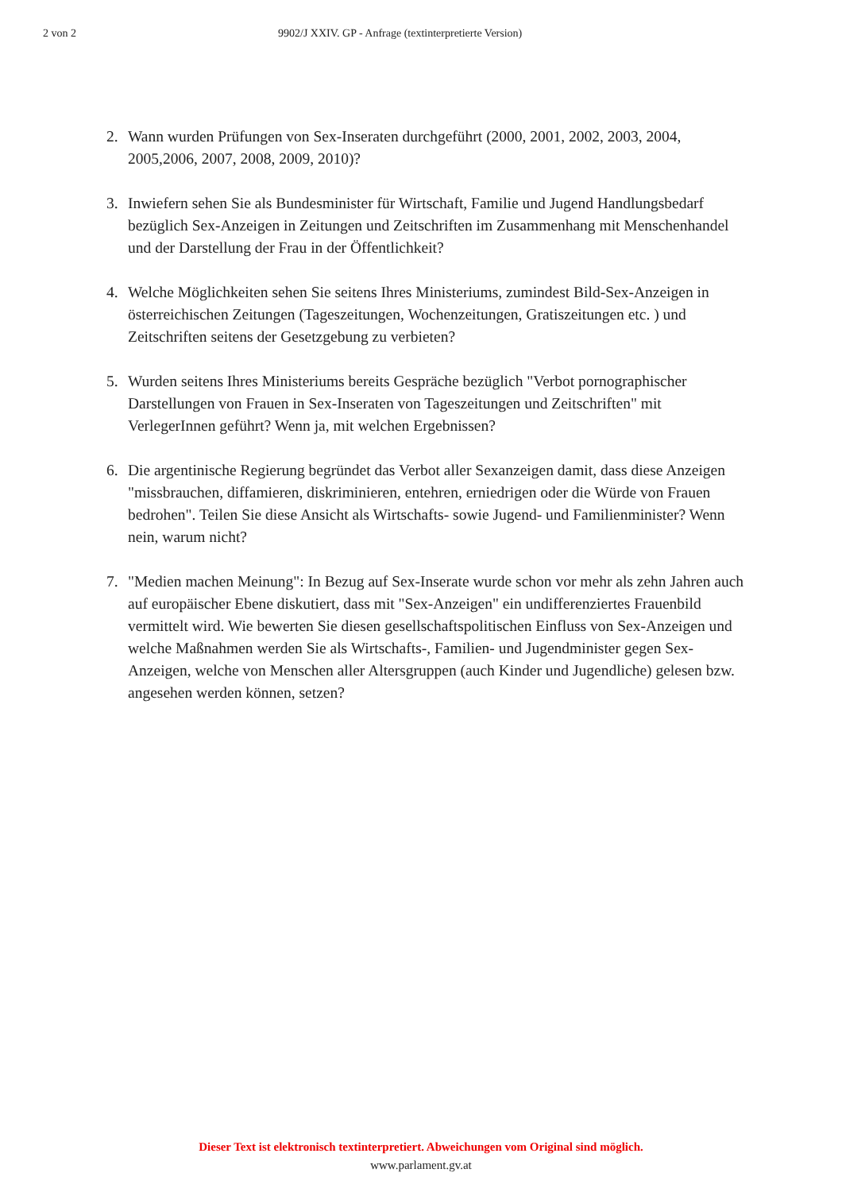2 von 2 9902/J XXIV. GP - Anfrage (textinterpretierte Version)
2. Wann wurden Prüfungen von Sex-Inseraten durchgeführt (2000, 2001, 2002, 2003, 2004, 2005,2006, 2007, 2008, 2009, 2010)?
3. Inwiefern sehen Sie als Bundesminister für Wirtschaft, Familie und Jugend Handlungsbedarf bezüglich Sex-Anzeigen in Zeitungen und Zeitschriften im Zusammenhang mit Menschenhandel und der Darstellung der Frau in der Öffentlichkeit?
4. Welche Möglichkeiten sehen Sie seitens Ihres Ministeriums, zumindest Bild-Sex-Anzeigen in österreichischen Zeitungen (Tageszeitungen, Wochenzeitungen, Gratiszeitungen etc. ) und Zeitschriften seitens der Gesetzgebung zu verbieten?
5. Wurden seitens Ihres Ministeriums bereits Gespräche bezüglich "Verbot pornographischer Darstellungen von Frauen in Sex-Inseraten von Tageszeitungen und Zeitschriften" mit VerlegerInnen geführt? Wenn ja, mit welchen Ergebnissen?
6. Die argentinische Regierung begründet das Verbot aller Sexanzeigen damit, dass diese Anzeigen "missbrauchen, diffamieren, diskriminieren, entehren, erniedrigen oder die Würde von Frauen bedrohen". Teilen Sie diese Ansicht als Wirtschafts- sowie Jugend- und Familienminister? Wenn nein, warum nicht?
7. "Medien machen Meinung": In Bezug auf Sex-Inserate wurde schon vor mehr als zehn Jahren auch auf europäischer Ebene diskutiert, dass mit "Sex-Anzeigen" ein undifferenziertes Frauenbild vermittelt wird. Wie bewerten Sie diesen gesellschaftspolitischen Einfluss von Sex-Anzeigen und welche Maßnahmen werden Sie als Wirtschafts-, Familien- und Jugendminister gegen Sex-Anzeigen, welche von Menschen aller Altersgruppen (auch Kinder und Jugendliche) gelesen bzw. angesehen werden können, setzen?
Dieser Text ist elektronisch textinterpretiert. Abweichungen vom Original sind möglich.
www.parlament.gv.at